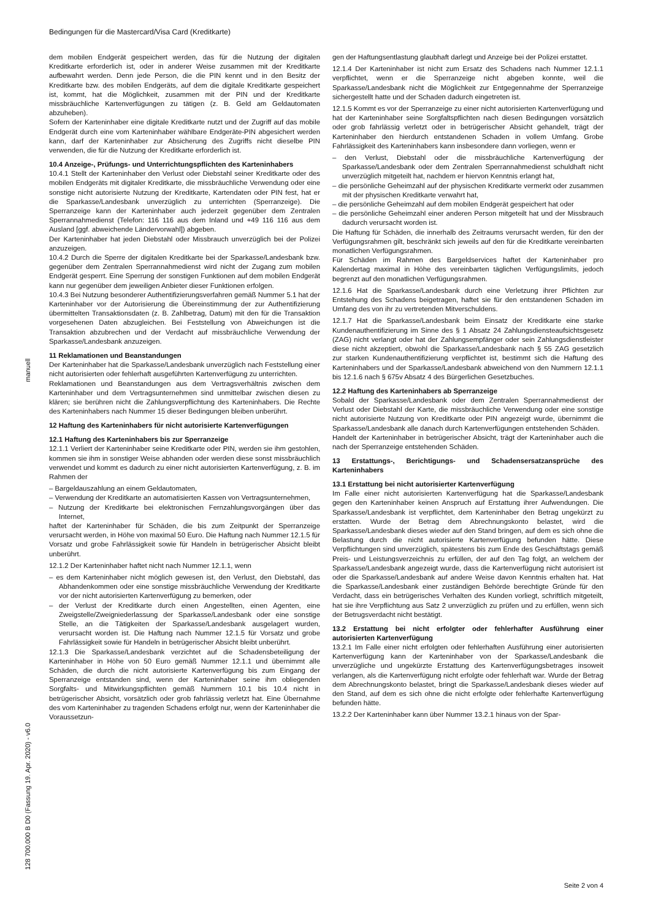Bedingungen für die Mastercard/Visa Card (Kreditkarte)
dem mobilen Endgerät gespeichert werden, das für die Nutzung der digitalen Kreditkarte erforderlich ist, oder in anderer Weise zusammen mit der Kreditkarte aufbewahrt werden. Denn jede Person, die die PIN kennt und in den Besitz der Kreditkarte bzw. des mobilen Endgeräts, auf dem die digitale Kreditkarte gespeichert ist, kommt, hat die Möglichkeit, zusammen mit der PIN und der Kreditkarte missbräuchliche Kartenverfügungen zu tätigen (z. B. Geld am Geldautomaten abzuheben).
Sofern der Karteninhaber eine digitale Kreditkarte nutzt und der Zugriff auf das mobile Endgerät durch eine vom Karteninhaber wählbare Endgeräte-PIN abgesichert werden kann, darf der Karteninhaber zur Absicherung des Zugriffs nicht dieselbe PIN verwenden, die für die Nutzung der Kreditkarte erforderlich ist.
10.4 Anzeige-, Prüfungs- und Unterrichtungspflichten des Karteninhabers
10.4.1 Stellt der Karteninhaber den Verlust oder Diebstahl seiner Kreditkarte oder des mobilen Endgeräts mit digitaler Kreditkarte, die missbräuchliche Verwendung oder eine sonstige nicht autorisierte Nutzung der Kreditkarte, Kartendaten oder PIN fest, hat er die Sparkasse/Landesbank unverzüglich zu unterrichten (Sperranzeige). Die Sperranzeige kann der Karteninhaber auch jederzeit gegenüber dem Zentralen Sperrannahmedienst (Telefon: 116 116 aus dem Inland und +49 116 116 aus dem Ausland [ggf. abweichende Ländervorwahl]) abgeben.
Der Karteninhaber hat jeden Diebstahl oder Missbrauch unverzüglich bei der Polizei anzuzeigen.
10.4.2 Durch die Sperre der digitalen Kreditkarte bei der Sparkasse/Landesbank bzw. gegenüber dem Zentralen Sperrannahmedienst wird nicht der Zugang zum mobilen Endgerät gesperrt. Eine Sperrung der sonstigen Funktionen auf dem mobilen Endgerät kann nur gegenüber dem jeweiligen Anbieter dieser Funktionen erfolgen.
10.4.3 Bei Nutzung besonderer Authentifizierungsverfahren gemäß Nummer 5.1 hat der Karteninhaber vor der Autorisierung die Übereinstimmung der zur Authentifizierung übermittelten Transaktionsdaten (z. B. Zahlbetrag, Datum) mit den für die Transaktion vorgesehenen Daten abzugleichen. Bei Feststellung von Abweichungen ist die Transaktion abzubrechen und der Verdacht auf missbräuchliche Verwendung der Sparkasse/Landesbank anzuzeigen.
11 Reklamationen und Beanstandungen
Der Karteninhaber hat die Sparkasse/Landesbank unverzüglich nach Feststellung einer nicht autorisierten oder fehlerhaft ausgeführten Kartenverfügung zu unterrichten.
Reklamationen und Beanstandungen aus dem Vertragsverhältnis zwischen dem Karteninhaber und dem Vertragsunternehmen sind unmittelbar zwischen diesen zu klären; sie berühren nicht die Zahlungsverpflichtung des Karteninhabers. Die Rechte des Karteninhabers nach Nummer 15 dieser Bedingungen bleiben unberührt.
12 Haftung des Karteninhabers für nicht autorisierte Kartenverfügungen
12.1 Haftung des Karteninhabers bis zur Sperranzeige
12.1.1 Verliert der Karteninhaber seine Kreditkarte oder PIN, werden sie ihm gestohlen, kommen sie ihm in sonstiger Weise abhanden oder werden diese sonst missbräuchlich verwendet und kommt es dadurch zu einer nicht autorisierten Kartenverfügung, z. B. im Rahmen der
– Bargeldauszahlung an einem Geldautomaten,
– Verwendung der Kreditkarte an automatisierten Kassen von Vertragsunternehmen,
– Nutzung der Kreditkarte bei elektronischen Fernzahlungsvorgängen über das Internet,
haftet der Karteninhaber für Schäden, die bis zum Zeitpunkt der Sperranzeige verursacht werden, in Höhe von maximal 50 Euro. Die Haftung nach Nummer 12.1.5 für Vorsatz und grobe Fahrlässigkeit sowie für Handeln in betrügerischer Absicht bleibt unberührt.
12.1.2 Der Karteninhaber haftet nicht nach Nummer 12.1.1, wenn
– es dem Karteninhaber nicht möglich gewesen ist, den Verlust, den Diebstahl, das Abhandenkommen oder eine sonstige missbräuchliche Verwendung der Kreditkarte vor der nicht autorisierten Kartenverfügung zu bemerken, oder
– der Verlust der Kreditkarte durch einen Angestellten, einen Agenten, eine Zweigstelle/Zweigniederlassung der Sparkasse/Landesbank oder eine sonstige Stelle, an die Tätigkeiten der Sparkasse/Landesbank ausgelagert wurden, verursacht worden ist. Die Haftung nach Nummer 12.1.5 für Vorsatz und grobe Fahrlässigkeit sowie für Handeln in betrügerischer Absicht bleibt unberührt.
12.1.3 Die Sparkasse/Landesbank verzichtet auf die Schadensbeteiligung der Karteninhaber in Höhe von 50 Euro gemäß Nummer 12.1.1 und übernimmt alle Schäden, die durch die nicht autorisierte Kartenverfügung bis zum Eingang der Sperranzeige entstanden sind, wenn der Karteninhaber seine ihm obliegenden Sorgfalts- und Mitwirkungspflichten gemäß Nummern 10.1 bis 10.4 nicht in betrügerischer Absicht, vorsätzlich oder grob fahrlässig verletzt hat. Eine Übernahme des vom Karteninhaber zu tragenden Schadens erfolgt nur, wenn der Karteninhaber die Voraussetzun-
gen der Haftungsentlastung glaubhaft darlegt und Anzeige bei der Polizei erstattet.
12.1.4 Der Karteninhaber ist nicht zum Ersatz des Schadens nach Nummer 12.1.1 verpflichtet, wenn er die Sperranzeige nicht abgeben konnte, weil die Sparkasse/Landesbank nicht die Möglichkeit zur Entgegennahme der Sperranzeige sichergestellt hatte und der Schaden dadurch eingetreten ist.
12.1.5 Kommt es vor der Sperranzeige zu einer nicht autorisierten Kartenverfügung und hat der Karteninhaber seine Sorgfaltspflichten nach diesen Bedingungen vorsätzlich oder grob fahrlässig verletzt oder in betrügerischer Absicht gehandelt, trägt der Karteninhaber den hierdurch entstandenen Schaden in vollem Umfang. Grobe Fahrlässigkeit des Karteninhabers kann insbesondere dann vorliegen, wenn er
– den Verlust, Diebstahl oder die missbräuchliche Kartenverfügung der Sparkasse/Landesbank oder dem Zentralen Sperrannahmedienst schuldhaft nicht unverzüglich mitgeteilt hat, nachdem er hiervon Kenntnis erlangt hat,
– die persönliche Geheimzahl auf der physischen Kreditkarte vermerkt oder zusammen mit der physischen Kreditkarte verwahrt hat,
– die persönliche Geheimzahl auf dem mobilen Endgerät gespeichert hat oder
– die persönliche Geheimzahl einer anderen Person mitgeteilt hat und der Missbrauch dadurch verursacht worden ist.
Die Haftung für Schäden, die innerhalb des Zeitraums verursacht werden, für den der Verfügungsrahmen gilt, beschränkt sich jeweils auf den für die Kreditkarte vereinbarten monatlichen Verfügungsrahmen.
Für Schäden im Rahmen des Bargeldservices haftet der Karteninhaber pro Kalendertag maximal in Höhe des vereinbarten täglichen Verfügungslimits, jedoch begrenzt auf den monatlichen Verfügungsrahmen.
12.1.6 Hat die Sparkasse/Landesbank durch eine Verletzung ihrer Pflichten zur Entstehung des Schadens beigetragen, haftet sie für den entstandenen Schaden im Umfang des von ihr zu vertretenden Mitverschuldens.
12.1.7 Hat die Sparkasse/Landesbank beim Einsatz der Kreditkarte eine starke Kundenauthentifizierung im Sinne des § 1 Absatz 24 Zahlungsdiensteaufsichtsgesetz (ZAG) nicht verlangt oder hat der Zahlungsempfänger oder sein Zahlungsdienstleister diese nicht akzeptiert, obwohl die Sparkasse/Landesbank nach § 55 ZAG gesetzlich zur starken Kundenauthentifizierung verpflichtet ist, bestimmt sich die Haftung des Karteninhabers und der Sparkasse/Landesbank abweichend von den Nummern 12.1.1 bis 12.1.6 nach § 675v Absatz 4 des Bürgerlichen Gesetzbuches.
12.2 Haftung des Karteninhabers ab Sperranzeige
Sobald der Sparkasse/Landesbank oder dem Zentralen Sperrannahmedienst der Verlust oder Diebstahl der Karte, die missbräuchliche Verwendung oder eine sonstige nicht autorisierte Nutzung von Kreditkarte oder PIN angezeigt wurde, übernimmt die Sparkasse/Landesbank alle danach durch Kartenverfügungen entstehenden Schäden.
Handelt der Karteninhaber in betrügerischer Absicht, trägt der Karteninhaber auch die nach der Sperranzeige entstehenden Schäden.
13 Erstattungs-, Berichtigungs- und Schadensersatzansprüche des Karteninhabers
13.1 Erstattung bei nicht autorisierter Kartenverfügung
Im Falle einer nicht autorisierten Kartenverfügung hat die Sparkasse/Landesbank gegen den Karteninhaber keinen Anspruch auf Erstattung ihrer Aufwendungen. Die Sparkasse/Landesbank ist verpflichtet, dem Karteninhaber den Betrag ungekürzt zu erstatten. Wurde der Betrag dem Abrechnungskonto belastet, wird die Sparkasse/Landesbank dieses wieder auf den Stand bringen, auf dem es sich ohne die Belastung durch die nicht autorisierte Kartenverfügung befunden hätte. Diese Verpflichtungen sind unverzüglich, spätestens bis zum Ende des Geschäftstags gemäß Preis- und Leistungsverzeichnis zu erfüllen, der auf den Tag folgt, an welchem der Sparkasse/Landesbank angezeigt wurde, dass die Kartenverfügung nicht autorisiert ist oder die Sparkasse/Landesbank auf andere Weise davon Kenntnis erhalten hat. Hat die Sparkasse/Landesbank einer zuständigen Behörde berechtigte Gründe für den Verdacht, dass ein betrügerisches Verhalten des Kunden vorliegt, schriftlich mitgeteilt, hat sie ihre Verpflichtung aus Satz 2 unverzüglich zu prüfen und zu erfüllen, wenn sich der Betrugsverdacht nicht bestätigt.
13.2 Erstattung bei nicht erfolgter oder fehlerhafter Ausführung einer autorisierten Kartenverfügung
13.2.1 Im Falle einer nicht erfolgten oder fehlerhaften Ausführung einer autorisierten Kartenverfügung kann der Karteninhaber von der Sparkasse/Landesbank die unverzügliche und ungekürzte Erstattung des Kartenverfügungsbetrages insoweit verlangen, als die Kartenverfügung nicht erfolgte oder fehlerhaft war. Wurde der Betrag dem Abrechnungskonto belastet, bringt die Sparkasse/Landesbank dieses wieder auf den Stand, auf dem es sich ohne die nicht erfolgte oder fehlerhafte Kartenverfügung befunden hätte.
13.2.2 Der Karteninhaber kann über Nummer 13.2.1 hinaus von der Spar-
manuell
128 700.000 B D0 (Fassung 19. Apr. 2020) - v6.0
Seite 2 von 4